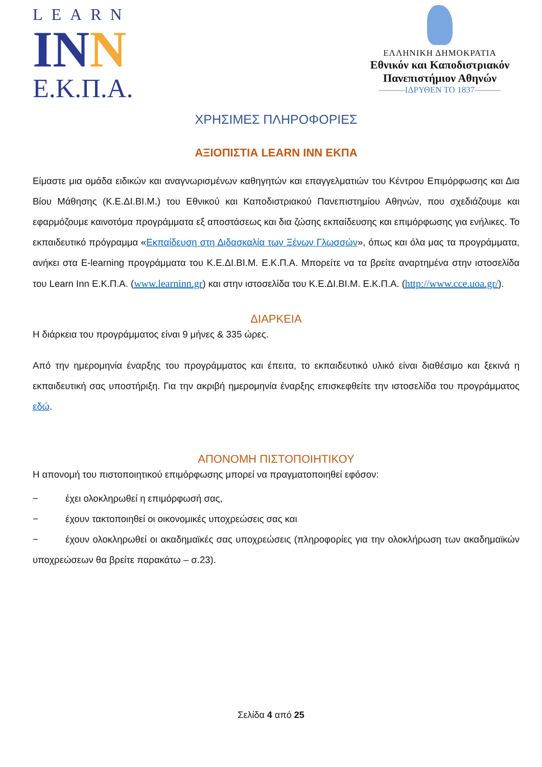LEARN
INN
E.K.Π.A.
ΕΛΛΗΝΙΚΗ ΔΗΜΟΚΡΑΤΙΑ
Εθνικόν και Καποδιστριακόν
Πανεπιστήμιον Αθηνών
———ΙΔΡΥΘΕΝ ΤΟ 1837———
ΧΡΗΣΙΜΕΣ ΠΛΗΡΟΦΟΡΙΕΣ
ΑΞΙΟΠΙΣΤΙΑ LEARN INN ΕΚΠΑ
Είμαστε μια ομάδα ειδικών και αναγνωρισμένων καθηγητών και επαγγελματιών του Κέντρου Επιμόρφωσης και Δια Βίου Μάθησης (Κ.Ε.ΔΙ.ΒΙ.Μ.) του Εθνικού και Καποδιστριακού Πανεπιστημίου Αθηνών, που σχεδιάζουμε και εφαρμόζουμε καινοτόμα προγράμματα εξ αποστάσεως και δια ζώσης εκπαίδευσης και επιμόρφωσης για ενήλικες. Το εκπαιδευτικό πρόγραμμα «Εκπαίδευση στη Διδασκαλία των Ξένων Γλωσσών», όπως και όλα μας τα προγράμματα, ανήκει στα E-learning προγράμματα του Κ.Ε.ΔΙ.ΒΙ.Μ. Ε.Κ.Π.Α. Μπορείτε να τα βρείτε αναρτημένα στην ιστοσελίδα του Learn Inn Ε.Κ.Π.Α. (www.learninn.gr) και στην ιστοσελίδα του Κ.Ε.ΔΙ.ΒΙ.Μ. Ε.Κ.Π.Α. (http://www.cce.uoa.gr/).
ΔΙΑΡΚΕΙΑ
Η διάρκεια του προγράμματος είναι 9 μήνες & 335 ώρες.
Από την ημερομηνία έναρξης του προγράμματος και έπειτα, το εκπαιδευτικό υλικό είναι διαθέσιμο και ξεκινά η εκπαιδευτική σας υποστήριξη. Για την ακριβή ημερομηνία έναρξης επισκεφθείτε την ιστοσελίδα του προγράμματος εδώ.
ΑΠΟΝΟΜΗ ΠΙΣΤΟΠΟΙΗΤΙΚΟΥ
Η απονομή του πιστοποιητικού επιμόρφωσης μπορεί να πραγματοποιηθεί εφόσον:
− έχει ολοκληρωθεί η επιμόρφωσή σας,
− έχουν τακτοποιηθεί οι οικονομικές υποχρεώσεις σας και
− έχουν ολοκληρωθεί οι ακαδημαϊκές σας υποχρεώσεις (πληροφορίες για την ολοκλήρωση των ακαδημαϊκών υποχρεώσεων θα βρείτε παρακάτω – σ.23).
Σελίδα 4 από 25